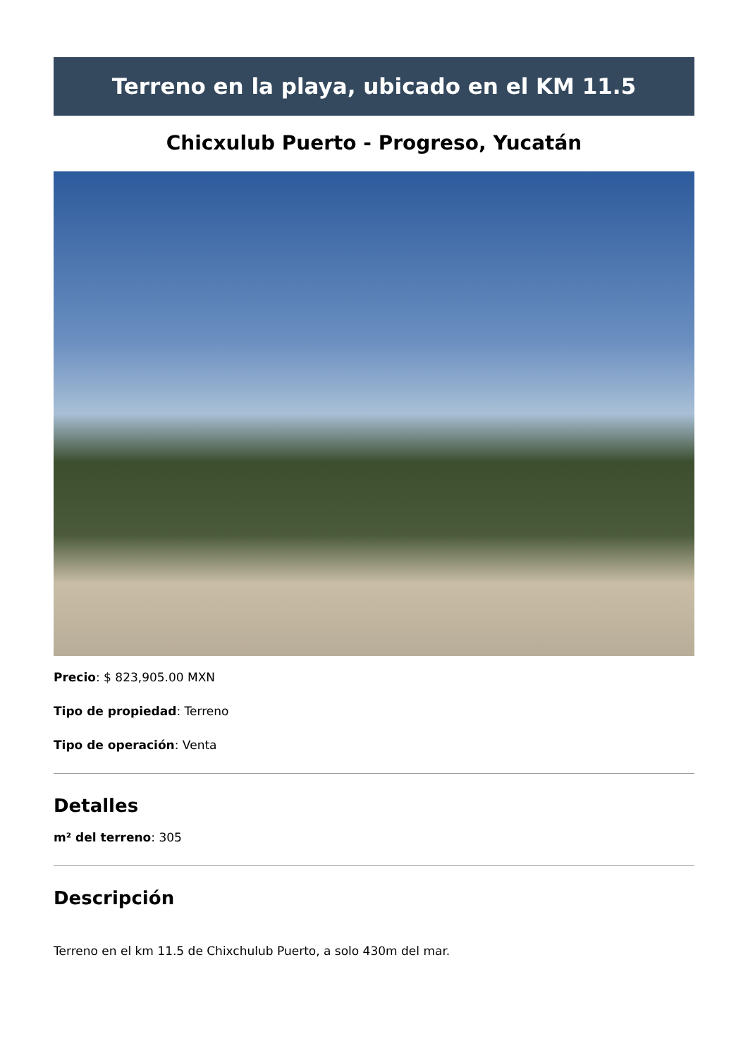Terreno en la playa, ubicado en el KM 11.5
Chicxulub Puerto - Progreso, Yucatán
Precio: $ 823,905.00 MXN
Tipo de propiedad: Terreno
Tipo de operación: Venta
Detalles
m² del terreno: 305
Descripción
Terreno en el km 11.5 de Chixchulub Puerto, a solo 430m del mar.